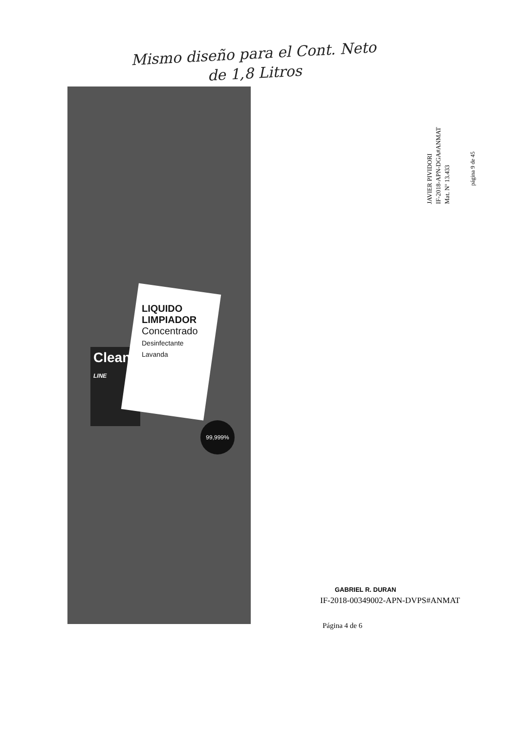Mismo diseño para el Cont. Neto
de 1,8 Litros
Clean
LINE
LIQUIDO LIMPIADOR
Concentrado
Desinfectante
Lavanda
99,999%
JAVIER PIVIDORI
IF-2018-APN-DGA#ANMAT
Mat. Nº 13.433
página 9 de 45
GABRIEL R. DURAN
IF-2018-00349002-APN-DVPS#ANMAT
Página 4 de 6